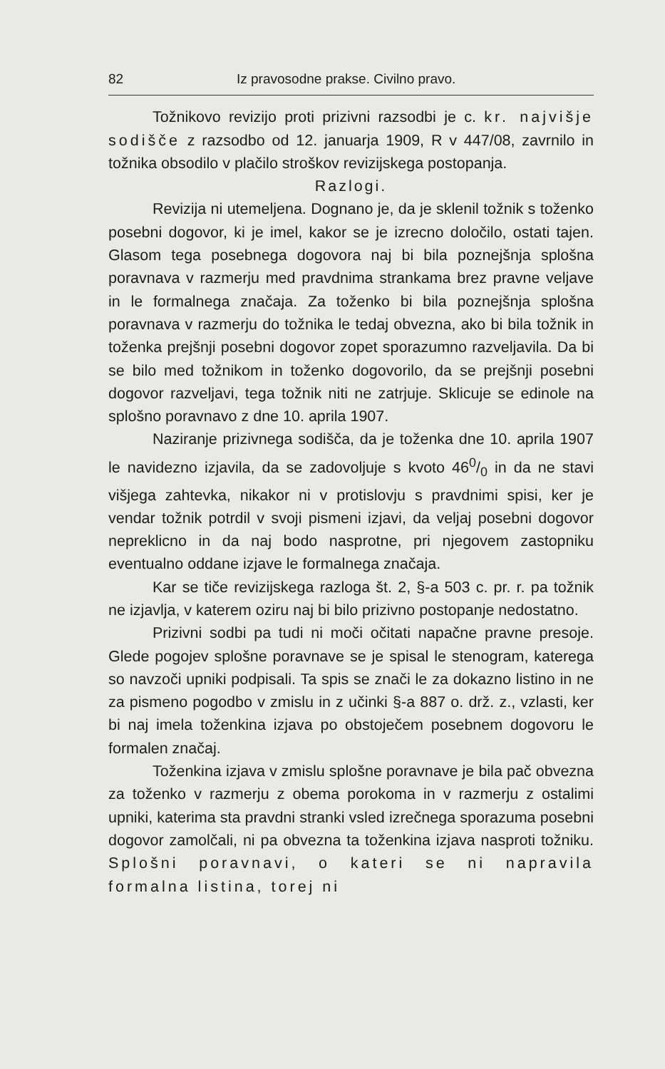82 Iz pravosodne prakse. Civilno pravo.
Tožnikovo revizijo proti prizivni razsodbi je c. kr. najvišje sodišče z razsodbo od 12. januarja 1909, R v 447/08, zavrnilo in tožnika obsodilo v plačilo stroškov revizijskega postopanja.
Razlogi.
Revizija ni utemeljena. Dognano je, da je sklenil tožnik s toženko posebni dogovor, ki je imel, kakor se je izrecno določilo, ostati tajen. Glasom tega posebnega dogovora naj bi bila poznejšnja splošna poravnava v razmerju med pravdnima strankama brez pravne veljave in le formalnega značaja. Za toženko bi bila poznejšnja splošna poravnava v razmerju do tožnika le tedaj obvezna, ako bi bila tožnik in toženka prejšnji posebni dogovor zopet sporazumno razveljavila. Da bi se bilo med tožnikom in toženko dogovorilo, da se prejšnji posebni dogovor razveljavi, tega tožnik niti ne zatrjuje. Sklicuje se edinole na splošno poravnavo z dne 10. aprila 1907.
Naziranje prizivnega sodišča, da je toženka dne 10. aprila 1907 le navidezno izjavila, da se zadovoljuje s kvoto 460/0 in da ne stavi višjega zahtevka, nikakor ni v protislovju s pravdnimi spisi, ker je vendar tožnik potrdil v svoji pismeni izjavi, da veljaj posebni dogovor nepreklicno in da naj bodo nasprotne, pri njegovem zastopniku eventualno oddane izjave le formalnega značaja.
Kar se tiče revizijskega razloga št. 2, §-a 503 c. pr. r. pa tožnik ne izjavlja, v katerem oziru naj bi bilo prizivno postopanje nedostatno.
Prizivni sodbi pa tudi ni moči očitati napačne pravne presoje. Glede pogojev splošne poravnave se je spisal le stenogram, katerega so navzoči upniki podpisali. Ta spis se znači le za dokazno listino in ne za pismeno pogodbo v zmislu in z učinki §-a 887 o. drž. z., vzlasti, ker bi naj imela toženkina izjava po obstoječem posebnem dogovoru le formalen značaj.
Toženkina izjava v zmislu splošne poravnave je bila pač obvezna za toženko v razmerju z obema porokoma in v razmerju z ostalimi upniki, katerima sta pravdni stranki vsled izrečnega sporazuma posebni dogovor zamolčali, ni pa obvezna ta toženkina izjava nasproti tožniku. Splošni poravnavi, o kateri se ni napravila formalna listina, torej ni